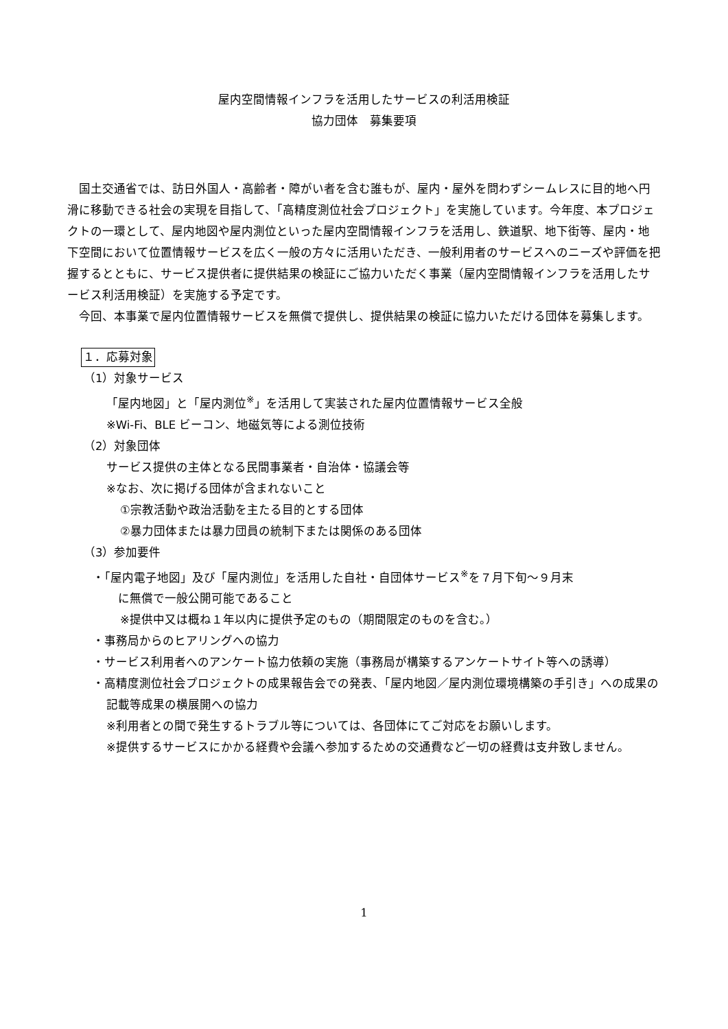屋内空間情報インフラを活用したサービスの利活用検証
協力団体　募集要項
国土交通省では、訪日外国人・高齢者・障がい者を含む誰もが、屋内・屋外を問わずシームレスに目的地へ円滑に移動できる社会の実現を目指して、「高精度測位社会プロジェクト」を実施しています。今年度、本プロジェクトの一環として、屋内地図や屋内測位といった屋内空間情報インフラを活用し、鉄道駅、地下街等、屋内・地下空間において位置情報サービスを広く一般の方々に活用いただき、一般利用者のサービスへのニーズや評価を把握するとともに、サービス提供者に提供結果の検証にご協力いただく事業（屋内空間情報インフラを活用したサービス利活用検証）を実施する予定です。
今回、本事業で屋内位置情報サービスを無償で提供し、提供結果の検証に協力いただける団体を募集します。
１．応募対象
（1）対象サービス
「屋内地図」と「屋内測位<sup>※</sup>」を活用して実装された屋内位置情報サービス全般
※Wi-Fi、BLE ビーコン、地磁気等による測位技術
（2）対象団体
サービス提供の主体となる民間事業者・自治体・協議会等
※なお、次に掲げる団体が含まれないこと
①宗教活動や政治活動を主たる目的とする団体
②暴力団体または暴力団員の統制下または関係のある団体
（3）参加要件
・「屋内電子地図」及び「屋内測位」を活用した自社・自団体サービス<sup>※</sup>を７月下旬～９月末
　に無償で一般公開可能であること
※提供中又は概ね１年以内に提供予定のもの（期間限定のものを含む。）
・事務局からのヒアリングへの協力
・サービス利用者へのアンケート協力依頼の実施（事務局が構築するアンケートサイト等への誘導）
・高精度測位社会プロジェクトの成果報告会での発表、「屋内地図／屋内測位環境構築の手引き」への成果の記載等成果の横展開への協力
※利用者との間で発生するトラブル等については、各団体にてご対応をお願いします。
※提供するサービスにかかる経費や会議へ参加するための交通費など一切の経費は支弁致しません。
1